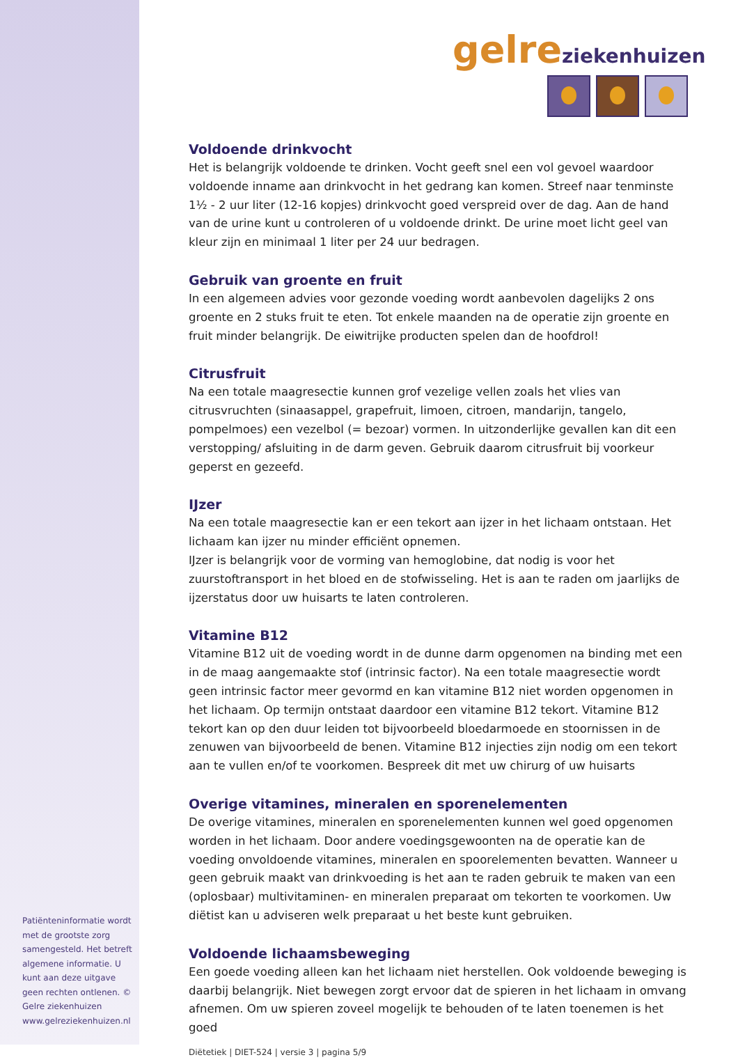Patiënteninformatie wordt met de grootste zorg samengesteld. Het betreft algemene informatie. U kunt aan deze uitgave geen rechten ontlenen. © Gelre ziekenhuizen www.gelreziekenhuizen.nl
gelreziekenhuizen
Voldoende drinkvocht
Het is belangrijk voldoende te drinken. Vocht geeft snel een vol gevoel waardoor voldoende inname aan drinkvocht in het gedrang kan komen. Streef naar tenminste 1½ - 2 uur liter (12-16 kopjes) drinkvocht goed verspreid over de dag. Aan de hand van de urine kunt u controleren of u voldoende drinkt. De urine moet licht geel van kleur zijn en minimaal 1 liter per 24 uur bedragen.
Gebruik van groente en fruit
In een algemeen advies voor gezonde voeding wordt aanbevolen dagelijks 2 ons groente en 2 stuks fruit te eten. Tot enkele maanden na de operatie zijn groente en fruit minder belangrijk. De eiwitrijke producten spelen dan de hoofdrol!
Citrusfruit
Na een totale maagresectie kunnen grof vezelige vellen zoals het vlies van citrusvruchten (sinaasappel, grapefruit, limoen, citroen, mandarijn, tangelo, pompelmoes) een vezelbol (= bezoar) vormen. In uitzonderlijke gevallen kan dit een verstopping/ afsluiting in de darm geven. Gebruik daarom citrusfruit bij voorkeur geperst en gezeefd.
IJzer
Na een totale maagresectie kan er een tekort aan ijzer in het lichaam ontstaan. Het lichaam kan ijzer nu minder efficiënt opnemen.
IJzer is belangrijk voor de vorming van hemoglobine, dat nodig is voor het zuurstoftransport in het bloed en de stofwisseling. Het is aan te raden om jaarlijks de ijzerstatus door uw huisarts te laten controleren.
Vitamine B12
Vitamine B12 uit de voeding wordt in de dunne darm opgenomen na binding met een in de maag aangemaakte stof (intrinsic factor). Na een totale maagresectie wordt geen intrinsic factor meer gevormd en kan vitamine B12 niet worden opgenomen in het lichaam. Op termijn ontstaat daardoor een vitamine B12 tekort. Vitamine B12 tekort kan op den duur leiden tot bijvoorbeeld bloedarmoede en stoornissen in de zenuwen van bijvoorbeeld de benen. Vitamine B12 injecties zijn nodig om een tekort aan te vullen en/of te voorkomen. Bespreek dit met uw chirurg of uw huisarts
Overige vitamines, mineralen en sporenelementen
De overige vitamines, mineralen en sporenelementen kunnen wel goed opgenomen worden in het lichaam. Door andere voedingsgewoonten na de operatie kan de voeding onvoldoende vitamines, mineralen en spoorelementen bevatten. Wanneer u geen gebruik maakt van drinkvoeding is het aan te raden gebruik te maken van een (oplosbaar) multivitaminen- en mineralen preparaat om tekorten te voorkomen. Uw diëtist kan u adviseren welk preparaat u het beste kunt gebruiken.
Voldoende lichaamsbeweging
Een goede voeding alleen kan het lichaam niet herstellen. Ook voldoende beweging is daarbij belangrijk. Niet bewegen zorgt ervoor dat de spieren in het lichaam in omvang afnemen. Om uw spieren zoveel mogelijk te behouden of te laten toenemen is het goed
Diëtetiek | DIET-524 | versie 3 | pagina 5/9